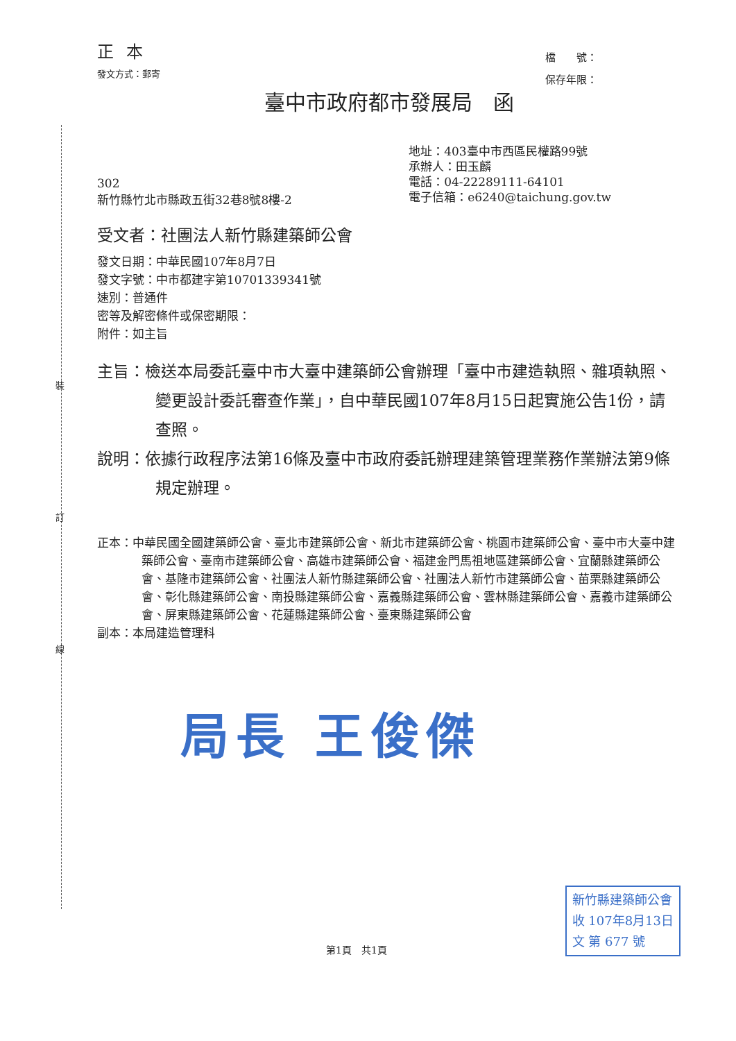正本
發文方式：郵寄
檔　　號：
保存年限：
臺中市政府都市發展局　函
302
新竹縣竹北市縣政五街32巷8號8樓-2
地址：403臺中市西區民權路99號
承辦人：田玉麟
電話：04-22289111-64101
電子信箱：e6240@taichung.gov.tw
受文者：社團法人新竹縣建築師公會
發文日期：中華民國107年8月7日
發文字號：中市都建字第10701339341號
速別：普通件
密等及解密條件或保密期限：
附件：如主旨
主旨：檢送本局委託臺中市大臺中建築師公會辦理「臺中市建造執照、雜項執照、變更設計委託審查作業」，自中華民國107年8月15日起實施公告1份，請查照。
說明：依據行政程序法第16條及臺中市政府委託辦理建築管理業務作業辦法第9條規定辦理。
正本：中華民國全國建築師公會、臺北市建築師公會、新北市建築師公會、桃園市建築師公會、臺中市大臺中建築師公會、臺南市建築師公會、高雄市建築師公會、福建金門馬祖地區建築師公會、宜蘭縣建築師公會、基隆市建築師公會、社團法人新竹縣建築師公會、社團法人新竹市建築師公會、苗栗縣建築師公會、彰化縣建築師公會、南投縣建築師公會、嘉義縣建築師公會、雲林縣建築師公會、嘉義市建築師公會、屏東縣建築師公會、花蓮縣建築師公會、臺東縣建築師公會
副本：本局建造管理科
局長 王俊傑
第1頁　共1頁
新竹縣建築師公會
收 107年8月13日
文 第 677 號
裝
訂
線